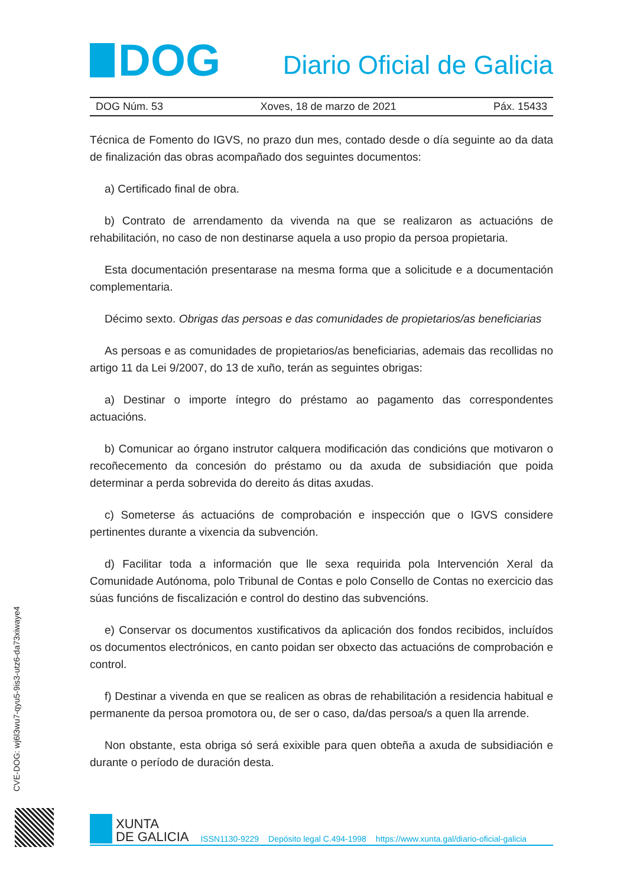DOG
Diario Oficial de Galicia
DOG Núm. 53 Xoves, 18 de marzo de 2021 Páx. 15433
Técnica de Fomento do IGVS, no prazo dun mes, contado desde o día seguinte ao da data de finalización das obras acompañado dos seguintes documentos:
a) Certificado final de obra.
b) Contrato de arrendamento da vivenda na que se realizaron as actuacións de rehabilitación, no caso de non destinarse aquela a uso propio da persoa propietaria.
Esta documentación presentarase na mesma forma que a solicitude e a documentación complementaria.
Décimo sexto. Obrigas das persoas e das comunidades de propietarios/as beneficiarias
As persoas e as comunidades de propietarios/as beneficiarias, ademais das recollidas no artigo 11 da Lei 9/2007, do 13 de xuño, terán as seguintes obrigas:
a) Destinar o importe íntegro do préstamo ao pagamento das correspondentes actuacións.
b) Comunicar ao órgano instrutor calquera modificación das condicións que motivaron o recoñecemento da concesión do préstamo ou da axuda de subsidiación que poida determinar a perda sobrevida do dereito ás ditas axudas.
c) Someterse ás actuacións de comprobación e inspección que o IGVS considere pertinentes durante a vixencia da subvención.
d) Facilitar toda a información que lle sexa requirida pola Intervención Xeral da Comunidade Autónoma, polo Tribunal de Contas e polo Consello de Contas no exercicio das súas funcións de fiscalización e control do destino das subvencións.
e) Conservar os documentos xustificativos da aplicación dos fondos recibidos, incluídos os documentos electrónicos, en canto poidan ser obxecto das actuacións de comprobación e control.
f) Destinar a vivenda en que se realicen as obras de rehabilitación a residencia habitual e permanente da persoa promotora ou, de ser o caso, da/das persoa/s a quen lla arrende.
Non obstante, esta obriga só será exixible para quen obteña a axuda de subsidiación e durante o período de duración desta.
CVE-DOG: wj6l3wu7-qyu5-9is3-utz6-da73xiwaye4
XUNTA
DE GALICIA
ISSN1130-9229 Depósito legal C.494-1998 https://www.xunta.gal/diario-oficial-galicia